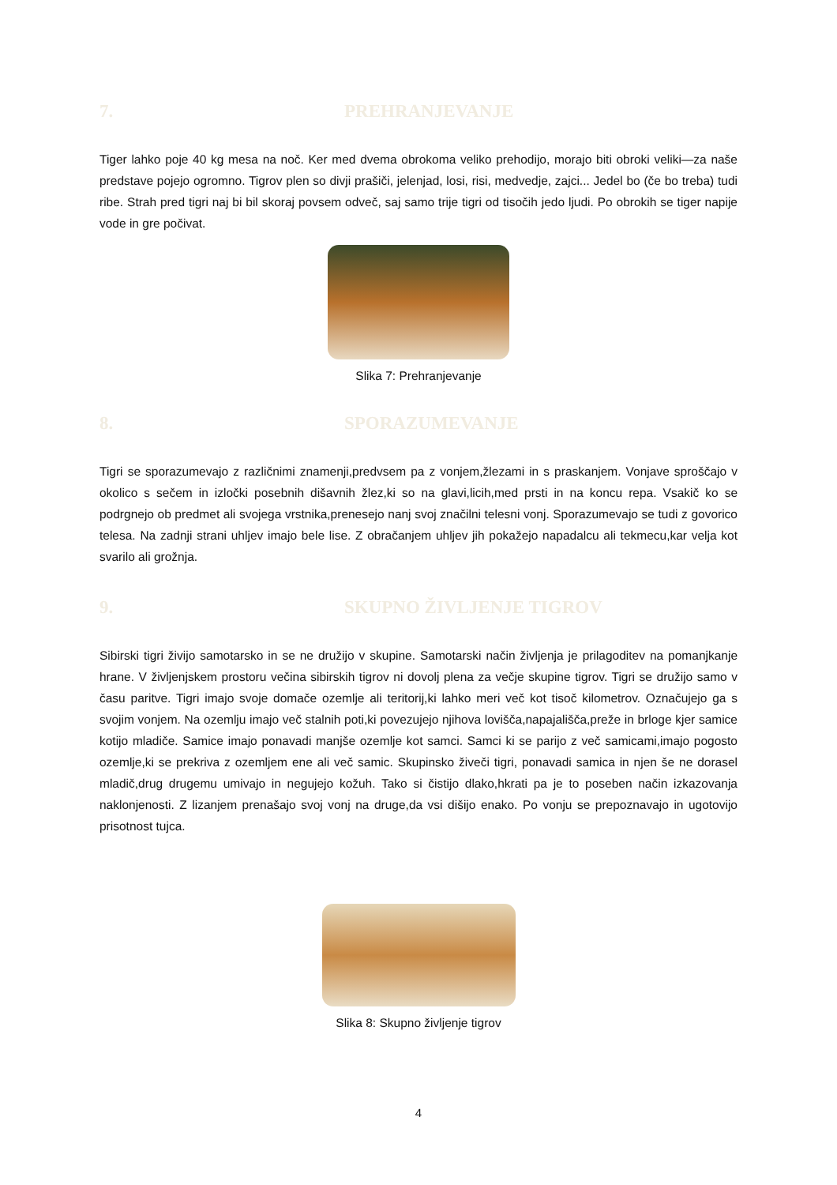7. PREHRANJEVANJE
Tiger lahko poje 40 kg mesa na noč. Ker med dvema obrokoma veliko prehodijo, morajo biti obroki veliki—za naše predstave pojejo ogromno. Tigrov plen so divji prašiči, jelenjad, losi, risi, medvedje, zajci... Jedel bo (če bo treba) tudi ribe. Strah pred tigri naj bi bil skoraj povsem odveč, saj samo trije tigri od tisočih jedo ljudi. Po obrokih se tiger napije vode in gre počivat.
Slika 7: Prehranjevanje
8. SPORAZUMEVANJE
Tigri se sporazumevajo z različnimi znamenji,predvsem pa z vonjem,žlezami in s praskanjem. Vonjave sproščajo v okolico s sečem in izločki posebnih dišavnih žlez,ki so na glavi,licih,med prsti in na koncu repa. Vsakič ko se podrgnejo ob predmet ali svojega vrstnika,prenesejo nanj svoj značilni telesni vonj. Sporazumevajo se tudi z govorico telesa. Na zadnji strani uhljev imajo bele lise. Z obračanjem uhljev jih pokažejo napadalcu ali tekmecu,kar velja kot svarilo ali grožnja.
9. SKUPNO ŽIVLJENJE TIGROV
Sibirski tigri živijo samotarsko in se ne družijo v skupine. Samotarski način življenja je prilagoditev na pomanjkanje hrane. V življenjskem prostoru večina sibirskih tigrov ni dovolj plena za večje skupine tigrov. Tigri se družijo samo v času paritve. Tigri imajo svoje domače ozemlje ali teritorij,ki lahko meri več kot tisoč kilometrov. Označujejo ga s svojim vonjem. Na ozemlju imajo več stalnih poti,ki povezujejo njihova lovišča,napajališča,preže in brloge kjer samice kotijo mladiče. Samice imajo ponavadi manjše ozemlje kot samci. Samci ki se parijo z več samicami,imajo pogosto ozemlje,ki se prekriva z ozemljem ene ali več samic. Skupinsko živeči tigri, ponavadi samica in njen še ne dorasel mladič,drug drugemu umivajo in negujejo kožuh. Tako si čistijo dlako,hkrati pa je to poseben način izkazovanja naklonjenosti. Z lizanjem prenašajo svoj vonj na druge,da vsi dišijo enako. Po vonju se prepoznavajo in ugotovijo prisotnost tujca.
Slika 8: Skupno življenje tigrov
4